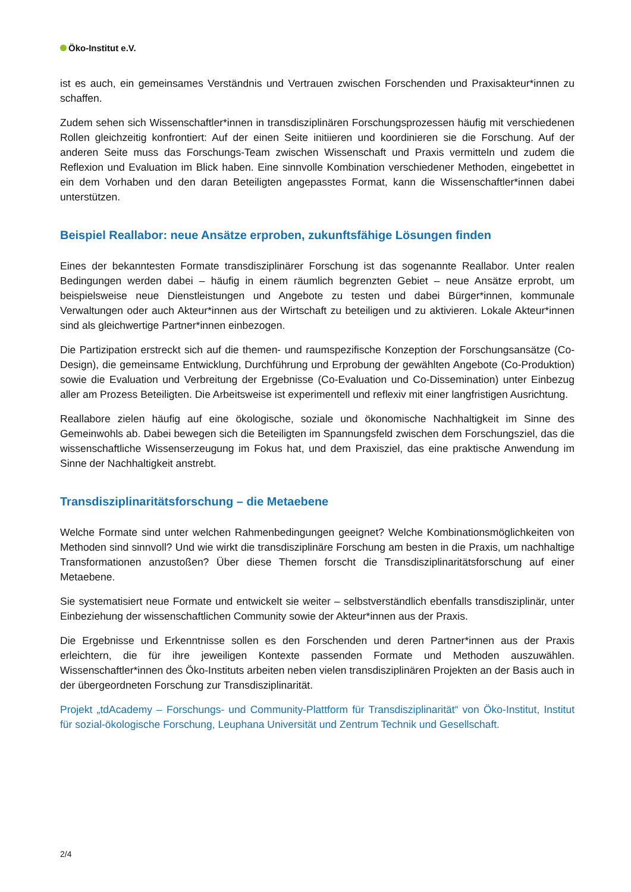Öko-Institut e.V.
ist es auch, ein gemeinsames Verständnis und Vertrauen zwischen Forschenden und Praxisakteur*innen zu schaffen.
Zudem sehen sich Wissenschaftler*innen in transdisziplinären Forschungsprozessen häufig mit verschiedenen Rollen gleichzeitig konfrontiert: Auf der einen Seite initiieren und koordinieren sie die Forschung. Auf der anderen Seite muss das Forschungs-Team zwischen Wissenschaft und Praxis vermitteln und zudem die Reflexion und Evaluation im Blick haben. Eine sinnvolle Kombination verschiedener Methoden, eingebettet in ein dem Vorhaben und den daran Beteiligten angepasstes Format, kann die Wissenschaftler*innen dabei unterstützen.
Beispiel Reallabor: neue Ansätze erproben, zukunftsfähige Lösungen finden
Eines der bekanntesten Formate transdisziplinärer Forschung ist das sogenannte Reallabor. Unter realen Bedingungen werden dabei – häufig in einem räumlich begrenzten Gebiet – neue Ansätze erprobt, um beispielsweise neue Dienstleistungen und Angebote zu testen und dabei Bürger*innen, kommunale Verwaltungen oder auch Akteur*innen aus der Wirtschaft zu beteiligen und zu aktivieren. Lokale Akteur*innen sind als gleichwertige Partner*innen einbezogen.
Die Partizipation erstreckt sich auf die themen- und raumspezifische Konzeption der Forschungsansätze (Co-Design), die gemeinsame Entwicklung, Durchführung und Erprobung der gewählten Angebote (Co-Produktion) sowie die Evaluation und Verbreitung der Ergebnisse (Co-Evaluation und Co-Dissemination) unter Einbezug aller am Prozess Beteiligten. Die Arbeitsweise ist experimentell und reflexiv mit einer langfristigen Ausrichtung.
Reallabore zielen häufig auf eine ökologische, soziale und ökonomische Nachhaltigkeit im Sinne des Gemeinwohls ab. Dabei bewegen sich die Beteiligten im Spannungsfeld zwischen dem Forschungsziel, das die wissenschaftliche Wissenserzeugung im Fokus hat, und dem Praxisziel, das eine praktische Anwendung im Sinne der Nachhaltigkeit anstrebt.
Transdisziplinaritätsforschung – die Metaebene
Welche Formate sind unter welchen Rahmenbedingungen geeignet? Welche Kombinationsmöglichkeiten von Methoden sind sinnvoll? Und wie wirkt die transdisziplinäre Forschung am besten in die Praxis, um nachhaltige Transformationen anzustoßen? Über diese Themen forscht die Transdisziplinaritätsforschung auf einer Metaebene.
Sie systematisiert neue Formate und entwickelt sie weiter – selbstverständlich ebenfalls transdisziplinär, unter Einbeziehung der wissenschaftlichen Community sowie der Akteur*innen aus der Praxis.
Die Ergebnisse und Erkenntnisse sollen es den Forschenden und deren Partner*innen aus der Praxis erleichtern, die für ihre jeweiligen Kontexte passenden Formate und Methoden auszuwählen. Wissenschaftler*innen des Öko-Instituts arbeiten neben vielen transdisziplinären Projekten an der Basis auch in der übergeordneten Forschung zur Transdisziplinarität.
Projekt „tdAcademy – Forschungs- und Community-Plattform für Transdisziplinarität“ von Öko-Institut, Institut für sozial-ökologische Forschung, Leuphana Universität und Zentrum Technik und Gesellschaft.
2/4